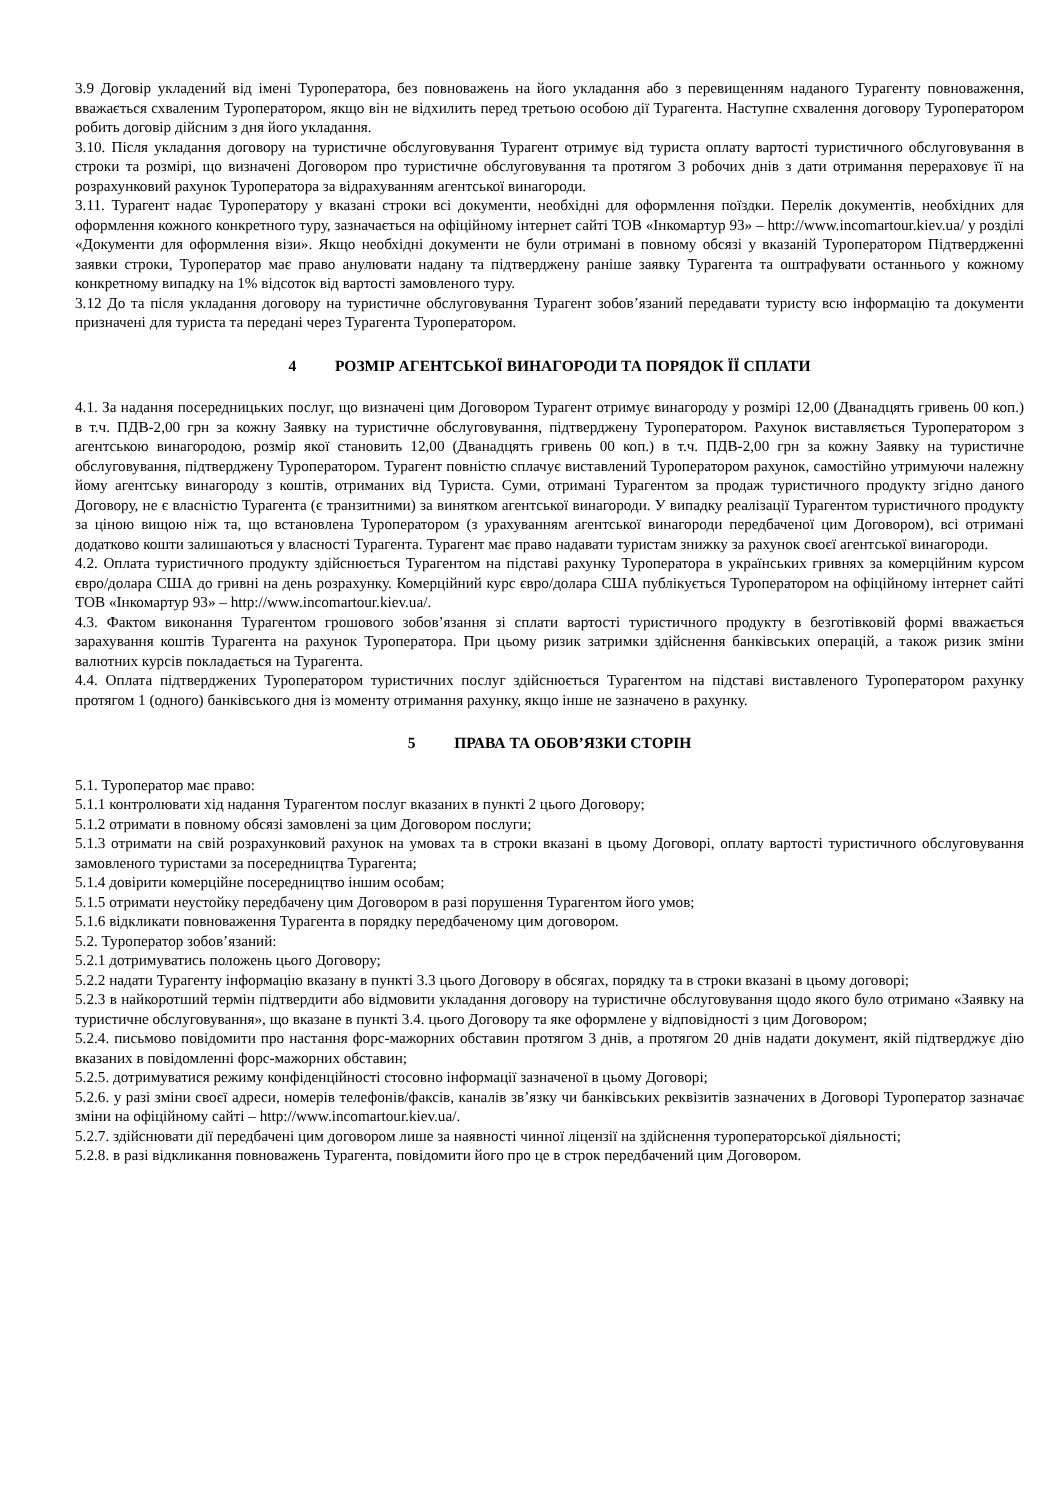3.9 Договір укладений від імені Туроператора, без повноважень на його укладання або з перевищенням наданого Турагенту повноваження, вважається схваленим Туроператором, якщо він не відхилить перед третьою особою дії Турагента. Наступне схвалення договору Туроператором робить договір дійсним з дня його укладання.
3.10. Після укладання договору на туристичне обслуговування Турагент отримує від туриста оплату вартості туристичного обслуговування в строки та розмірі, що визначені Договором про туристичне обслуговування та протягом 3 робочих днів з дати отримання перераховує її на розрахунковий рахунок Туроператора за відрахуванням агентської винагороди.
3.11. Турагент надає Туроператору у вказані строки всі документи, необхідні для оформлення поїздки. Перелік документів, необхідних для оформлення кожного конкретного туру, зазначається на офіційному інтернет сайті ТОВ «Інкомартур 93» – http://www.incomartour.kiev.ua/ у розділі «Документи для оформлення візи». Якщо необхідні документи не були отримані в повному обсязі у вказаній Туроператором Підтвердженні заявки строки, Туроператор має право анулювати надану та підтверджену раніше заявку Турагента та оштрафувати останнього у кожному конкретному випадку на 1% відсоток від вартості замовленого туру.
3.12 До та після укладання договору на туристичне обслуговування Турагент зобов’язаний передавати туристу всю інформацію та документи призначені для туриста та передані через Турагента Туроператором.
4 РОЗМІР АГЕНТСЬКОЇ ВИНАГОРОДИ ТА ПОРЯДОК ЇЇ СПЛАТИ
4.1. За надання посередницьких послуг, що визначені цим Договором Турагент отримує винагороду у розмірі 12,00 (Дванадцять гривень 00 коп.) в т.ч. ПДВ-2,00 грн за кожну Заявку на туристичне обслуговування, підтверджену Туроператором. Рахунок виставляється Туроператором з агентською винагородою, розмір якої становить 12,00 (Дванадцять гривень 00 коп.) в т.ч. ПДВ-2,00 грн за кожну Заявку на туристичне обслуговування, підтверджену Туроператором. Турагент повністю сплачує виставлений Туроператором рахунок, самостійно утримуючи належну йому агентську винагороду з коштів, отриманих від Туриста. Суми, отримані Турагентом за продаж туристичного продукту згідно даного Договору, не є власністю Турагента (є транзитними) за винятком агентської винагороди. У випадку реалізації Турагентом туристичного продукту за ціною вищою ніж та, що встановлена Туроператором (з урахуванням агентської винагороди передбаченої цим Договором), всі отримані додатково кошти залишаються у власності Турагента. Турагент має право надавати туристам знижку за рахунок своєї агентської винагороди.
4.2. Оплата туристичного продукту здійснюється Турагентом на підставі рахунку Туроператора в українських гривнях за комерційним курсом євро/долара США до гривні на день розрахунку. Комерційний курс євро/долара США публікується Туроператором на офіційному інтернет сайті ТОВ «Інкомартур 93» – http://www.incomartour.kiev.ua/.
4.3. Фактом виконання Турагентом грошового зобов’язання зі сплати вартості туристичного продукту в безготівковій формі вважається зарахування коштів Турагента на рахунок Туроператора. При цьому ризик затримки здійснення банківських операцій, а також ризик зміни валютних курсів покладається на Турагента.
4.4. Оплата підтверджених Туроператором туристичних послуг здійснюється Турагентом на підставі виставленого Туроператором рахунку протягом 1 (одного) банківського дня із моменту отримання рахунку, якщо інше не зазначено в рахунку.
5 ПРАВА ТА ОБОВ’ЯЗКИ СТОРІН
5.1. Туроператор має право:
5.1.1 контролювати хід надання Турагентом послуг вказаних в пункті 2 цього Договору;
5.1.2 отримати в повному обсязі замовлені за цим Договором послуги;
5.1.3 отримати на свій розрахунковий рахунок на умовах та в строки вказані в цьому Договорі, оплату вартості туристичного обслуговування замовленого туристами за посередництва Турагента;
5.1.4 довірити комерційне посередництво іншим особам;
5.1.5 отримати неустойку передбачену цим Договором в разі порушення Турагентом його умов;
5.1.6 відкликати повноваження Турагента в порядку передбаченому цим договором.
5.2. Туроператор зобов’язаний:
5.2.1 дотримуватись положень цього Договору;
5.2.2 надати Турагенту інформацію вказану в пункті 3.3 цього Договору в обсягах, порядку та в строки вказані в цьому договорі;
5.2.3 в найкоротший термін підтвердити або відмовити укладання договору на туристичне обслуговування щодо якого було отримано «Заявку на туристичне обслуговування», що вказане в пункті 3.4. цього Договору та яке оформлене у відповідності з цим Договором;
5.2.4. письмово повідомити про настання форс-мажорних обставин протягом 3 днів, а протягом 20 днів надати документ, якій підтверджує дію вказаних в повідомленні форс-мажорних обставин;
5.2.5. дотримуватися режиму конфіденційності стосовно інформації зазначеної в цьому Договорі;
5.2.6. у разі зміни своєї адреси, номерів телефонів/факсів, каналів зв’язку чи банківських реквізитів зазначених в Договорі Туроператор зазначає зміни на офіційному сайті – http://www.incomartour.kiev.ua/.
5.2.7. здійснювати дії передбачені цим договором лише за наявності чинної ліцензії на здійснення туроператорської діяльності;
5.2.8. в разі відкликання повноважень Турагента, повідомити його про це в строк передбачений цим Договором.